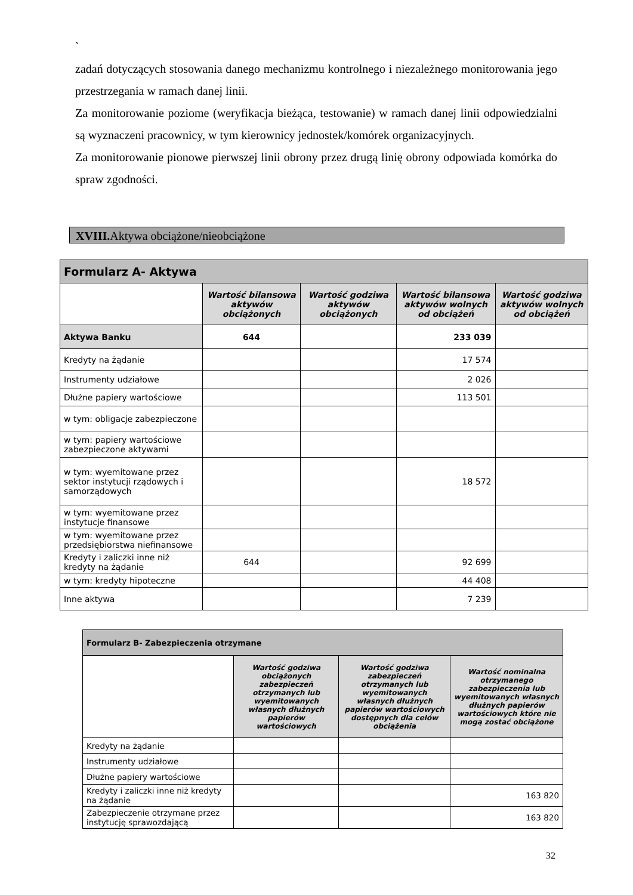`
zadań dotyczących stosowania danego mechanizmu kontrolnego i niezależnego monitorowania jego przestrzegania w ramach danej linii.
Za monitorowanie poziome (weryfikacja bieżąca, testowanie) w ramach danej linii odpowiedzialni są wyznaczeni pracownicy, w tym kierownicy jednostek/komórek organizacyjnych.
Za monitorowanie pionowe pierwszej linii obrony przez drugą linię obrony odpowiada komórka do spraw zgodności.
XVIII. Aktywa obciążone/nieobciążone
| Formularz A- Aktywa | | | | |
| --- | --- | --- | --- | --- |
| | Wartość bilansowa aktywów obciążonych | Wartość godziwa aktywów obciążonych | Wartość bilansowa aktywów wolnych od obciążeń | Wartość godziwa aktywów wolnych od obciążeń |
| Aktywa Banku | 644 | | 233 039 | |
| Kredyty na żądanie | | | 17 574 | |
| Instrumenty udziałowe | | | 2 026 | |
| Dłużne papiery wartościowe | | | 113 501 | |
| w tym: obligacje zabezpieczone | | | | |
| w tym: papiery wartościowe zabezpieczone aktywami | | | | |
| w tym: wyemitowane przez sektor instytucji rządowych i samorządowych | | | 18 572 | |
| w tym: wyemitowane przez instytucje finansowe | | | | |
| w tym: wyemitowane przez przedsiębiorstwa niefinansowe | | | | |
| Kredyty i zaliczki inne niż kredyty na żądanie | 644 | | 92 699 | |
| w tym: kredyty hipoteczne | | | 44 408 | |
| Inne aktywa | | | 7 239 | |
| Formularz B- Zabezpieczenia otrzymane | | | |
| --- | --- | --- | --- |
| | Wartość godziwa obciążonych zabezpieczeń otrzymanych lub wyemitowanych własnych dłużnych papierów wartościowych | Wartość godziwa zabezpieczeń otrzymanych lub wyemitowanych własnych dłużnych papierów wartościowych dostępnych dla celów obciążenia | Wartość nominalna otrzymanego zabezpieczenia lub wyemitowanych własnych dłużnych papierów wartościowych które nie mogą zostać obciążone |
| Kredyty na żądanie | | | |
| Instrumenty udziałowe | | | |
| Dłużne papiery wartościowe | | | |
| Kredyty i zaliczki inne niż kredyty na żądanie | | | 163 820 |
| Zabezpieczenie otrzymane przez instytucję sprawozdającą | | | 163 820 |
32